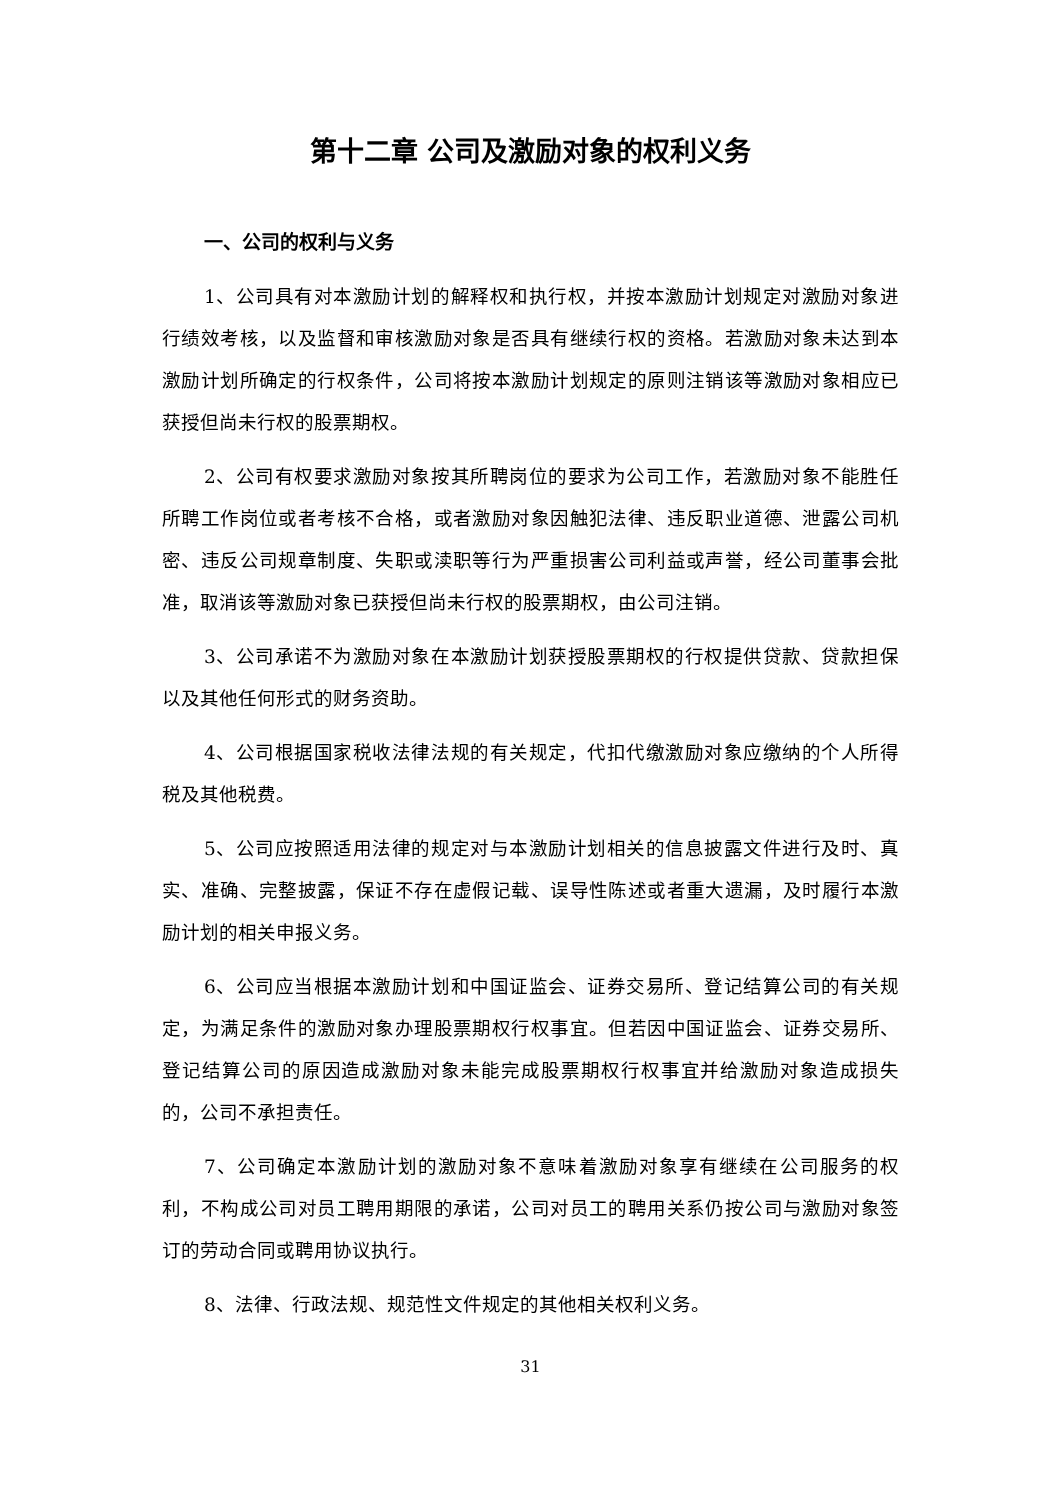第十二章 公司及激励对象的权利义务
一、公司的权利与义务
1、公司具有对本激励计划的解释权和执行权，并按本激励计划规定对激励对象进行绩效考核，以及监督和审核激励对象是否具有继续行权的资格。若激励对象未达到本激励计划所确定的行权条件，公司将按本激励计划规定的原则注销该等激励对象相应已获授但尚未行权的股票期权。
2、公司有权要求激励对象按其所聘岗位的要求为公司工作，若激励对象不能胜任所聘工作岗位或者考核不合格，或者激励对象因触犯法律、违反职业道德、泄露公司机密、违反公司规章制度、失职或渎职等行为严重损害公司利益或声誉，经公司董事会批准，取消该等激励对象已获授但尚未行权的股票期权，由公司注销。
3、公司承诺不为激励对象在本激励计划获授股票期权的行权提供贷款、贷款担保以及其他任何形式的财务资助。
4、公司根据国家税收法律法规的有关规定，代扣代缴激励对象应缴纳的个人所得税及其他税费。
5、公司应按照适用法律的规定对与本激励计划相关的信息披露文件进行及时、真实、准确、完整披露，保证不存在虚假记载、误导性陈述或者重大遗漏，及时履行本激励计划的相关申报义务。
6、公司应当根据本激励计划和中国证监会、证券交易所、登记结算公司的有关规定，为满足条件的激励对象办理股票期权行权事宜。但若因中国证监会、证券交易所、登记结算公司的原因造成激励对象未能完成股票期权行权事宜并给激励对象造成损失的，公司不承担责任。
7、公司确定本激励计划的激励对象不意味着激励对象享有继续在公司服务的权利，不构成公司对员工聘用期限的承诺，公司对员工的聘用关系仍按公司与激励对象签订的劳动合同或聘用协议执行。
8、法律、行政法规、规范性文件规定的其他相关权利义务。
31